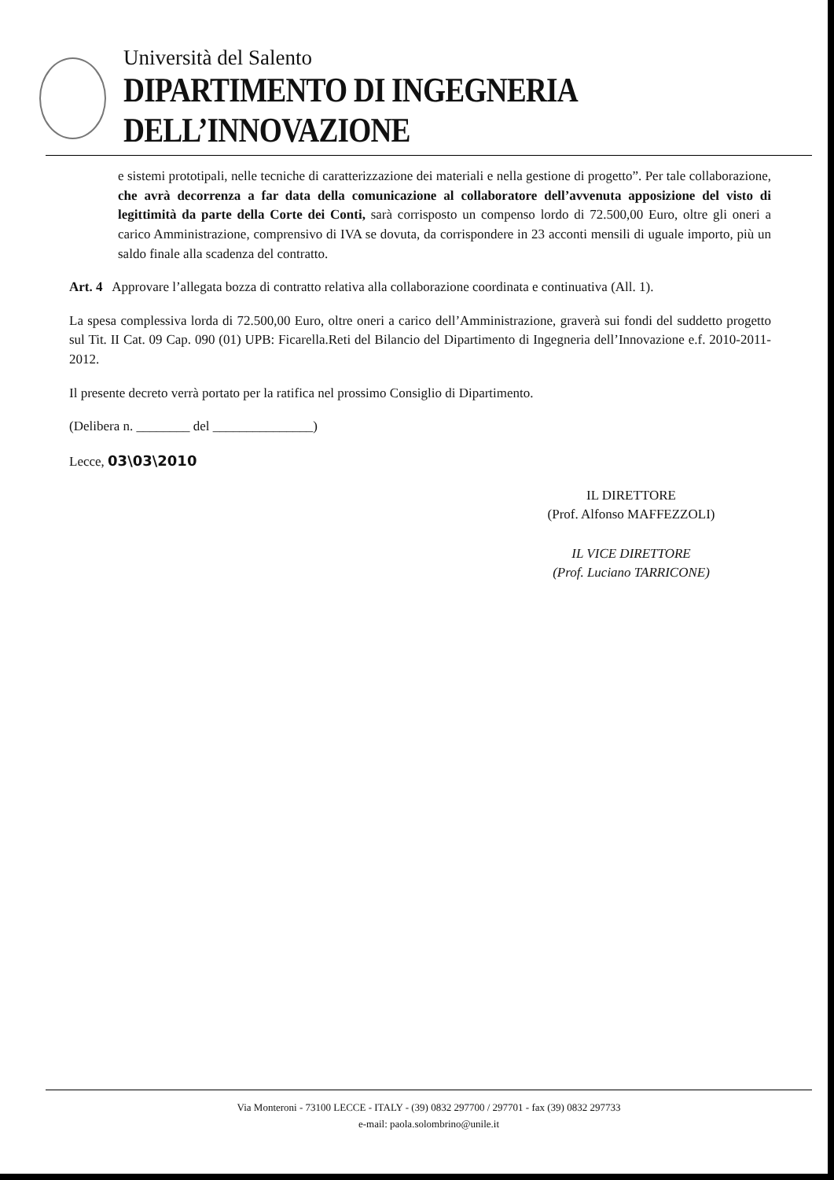Università del Salento
DIPARTIMENTO DI INGEGNERIA DELL’INNOVAZIONE
e sistemi prototipali, nelle tecniche di caratterizzazione dei materiali e nella gestione di progetto”. Per tale collaborazione, che avrà decorrenza a far data della comunicazione al collaboratore dell’avvenuta apposizione del visto di legittimità da parte della Corte dei Conti, sarà corrisposto un compenso lordo di 72.500,00 Euro, oltre gli oneri a carico Amministrazione, comprensivo di IVA se dovuta, da corrispondere in 23 acconti mensili di uguale importo, più un saldo finale alla scadenza del contratto.
Art. 4 Approvare l’allegata bozza di contratto relativa alla collaborazione coordinata e continuativa (All. 1).
La spesa complessiva lorda di 72.500,00 Euro, oltre oneri a carico dell’Amministrazione, graverà sui fondi del suddetto progetto sul Tit. II Cat. 09 Cap. 090 (01) UPB: Ficarella.Reti del Bilancio del Dipartimento di Ingegneria dell’Innovazione e.f. 2010-2011-2012.
Il presente decreto verrà portato per la ratifica nel prossimo Consiglio di Dipartimento.
(Delibera n. ________ del _______________)
Lecce, 03\03\2010
IL DIRETTORE
(Prof. Alfonso MAFFEZZOLI)
IL VICE DIRETTORE
(Prof. Luciano TARRICONE)
Via Monteroni - 73100 LECCE - ITALY - (39) 0832 297700 / 297701 - fax (39) 0832 297733
e-mail: paola.solombrino@unile.it